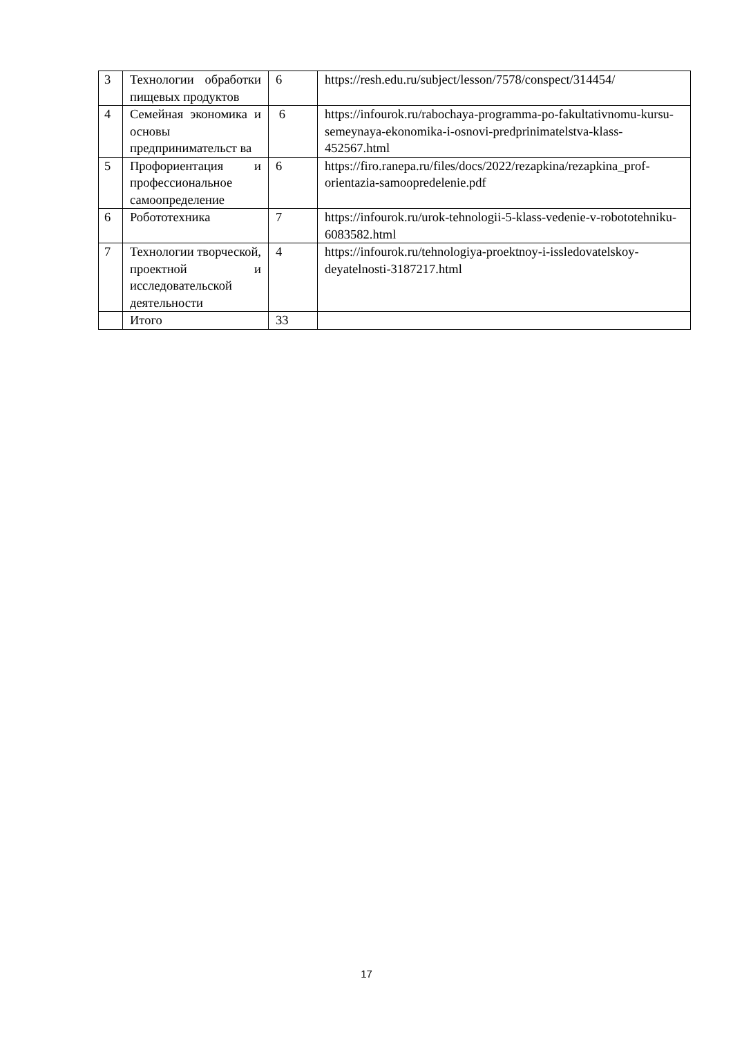| 3 | Технологии обработки пищевых продуктов | 6 | https://resh.edu.ru/subject/lesson/7578/conspect/314454/ |
| 4 | Семейная экономика и основы предпринимательст ва | 6 | https://infourok.ru/rabochaya-programma-po-fakultativnomu-kursu-semeynaya-ekonomika-i-osnovi-predprinimatelstva-klass-452567.html |
| 5 | Профориентация и профессиональное самоопределение | 6 | https://firo.ranepa.ru/files/docs/2022/rezapkina/rezapkina_prof-orientazia-samoopredelenie.pdf |
| 6 | Робототехника | 7 | https://infourok.ru/urok-tehnologii-5-klass-vedenie-v-robototehniku-6083582.html |
| 7 | Технологии творческой, проектной и исследовательской деятельности | 4 | https://infourok.ru/tehnologiya-proektnoy-i-issledovatelskoy-deyatelnosti-3187217.html |
| | Итого | 33 | |
17